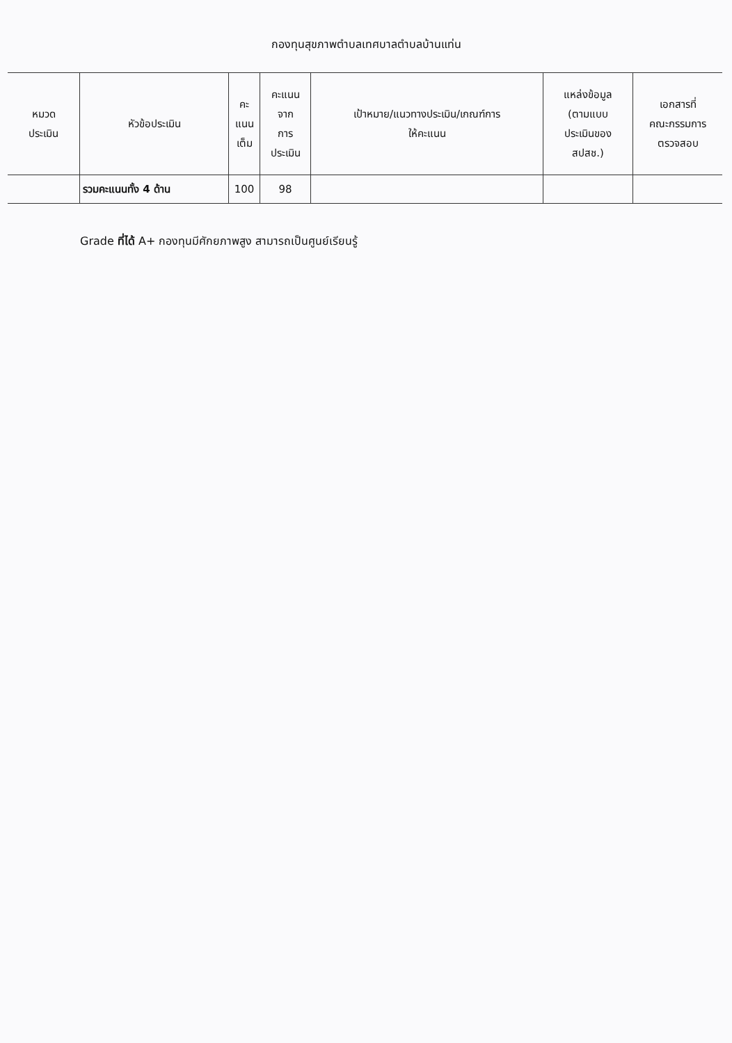กองทุนสุขภาพตำบลเทศบาลตำบลบ้านแท่น
| หมวด ประเมิน | หัวข้อประเมิน | คะ แนน เต็ม | คะแนน จาก การ ประเมิน | เป้าหมาย/แนวทางประเมิน/เกณฑ์การ ให้คะแนน | แหล่งข้อมูล (ตามแบบ ประเมินของ สปสช.) | เอกสารที่ คณะกรรมการ ตรวจสอบ |
| --- | --- | --- | --- | --- | --- | --- |
| | รวมคะแนนทั้ง 4 ด้าน | 100 | 98 | | | |
Grade ที่ได้ A+ กองทุนมีศักยภาพสูง สามารถเป็นศูนย์เรียนรู้